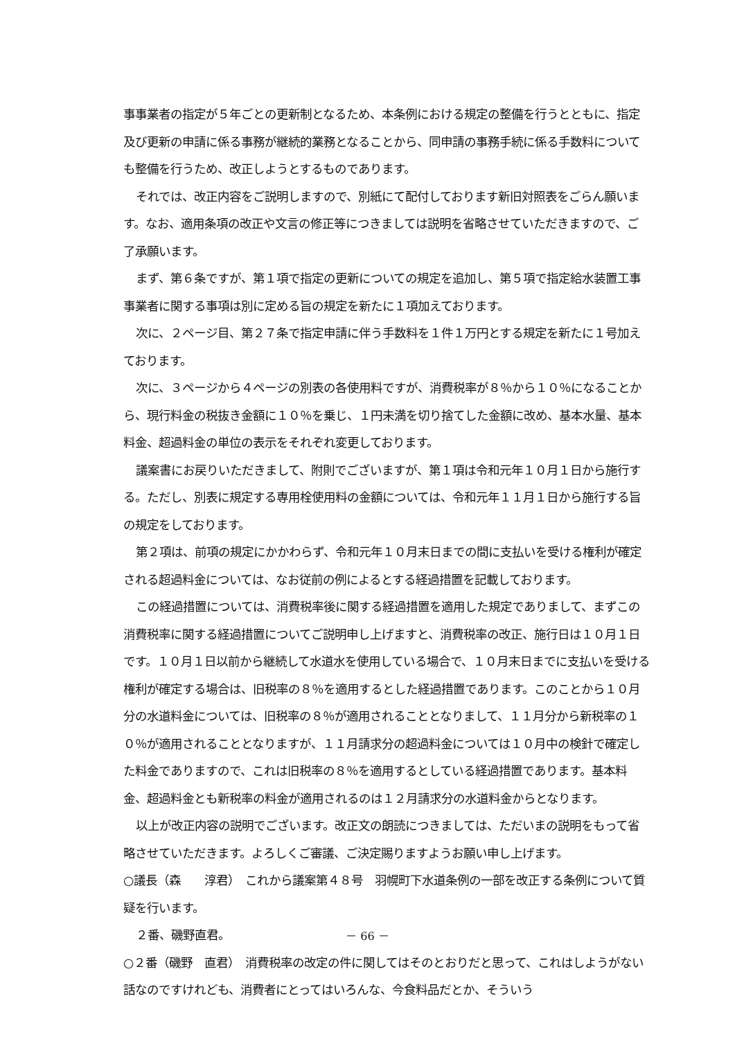事事業者の指定が５年ごとの更新制となるため、本条例における規定の整備を行うとともに、指定及び更新の申請に係る事務が継続的業務となることから、同申請の事務手続に係る手数料についても整備を行うため、改正しようとするものであります。
それでは、改正内容をご説明しますので、別紙にて配付しております新旧対照表をごらん願います。なお、適用条項の改正や文言の修正等につきましては説明を省略させていただきますので、ご了承願います。
まず、第６条ですが、第１項で指定の更新についての規定を追加し、第５項で指定給水装置工事事業者に関する事項は別に定める旨の規定を新たに１項加えております。
次に、２ページ目、第２７条で指定申請に伴う手数料を１件１万円とする規定を新たに１号加えております。
次に、３ページから４ページの別表の各使用料ですが、消費税率が８％から１０％になることから、現行料金の税抜き金額に１０％を乗じ、１円未満を切り捨てした金額に改め、基本水量、基本料金、超過料金の単位の表示をそれぞれ変更しております。
議案書にお戻りいただきまして、附則でございますが、第１項は令和元年１０月１日から施行する。ただし、別表に規定する専用栓使用料の金額については、令和元年１１月１日から施行する旨の規定をしております。
第２項は、前項の規定にかかわらず、令和元年１０月末日までの間に支払いを受ける権利が確定される超過料金については、なお従前の例によるとする経過措置を記載しております。
この経過措置については、消費税率後に関する経過措置を適用した規定でありまして、まずこの消費税率に関する経過措置についてご説明申し上げますと、消費税率の改正、施行日は１０月１日です。１０月１日以前から継続して水道水を使用している場合で、１０月末日までに支払いを受ける権利が確定する場合は、旧税率の８％を適用するとした経過措置であります。このことから１０月分の水道料金については、旧税率の８％が適用されることとなりまして、１１月分から新税率の１０％が適用されることとなりますが、１１月請求分の超過料金については１０月中の検針で確定した料金でありますので、これは旧税率の８％を適用するとしている経過措置であります。基本料金、超過料金とも新税率の料金が適用されるのは１２月請求分の水道料金からとなります。
以上が改正内容の説明でございます。改正文の朗読につきましては、ただいまの説明をもって省略させていただきます。よろしくご審議、ご決定賜りますようお願い申し上げます。
○議長（森　　淳君）　これから議案第４８号　羽幌町下水道条例の一部を改正する条例について質疑を行います。
２番、磯野直君。
○２番（磯野　直君）　消費税率の改定の件に関してはそのとおりだと思って、これはしようがない話なのですけれども、消費者にとってはいろんな、今食料品だとか、そういう
－ 66 －